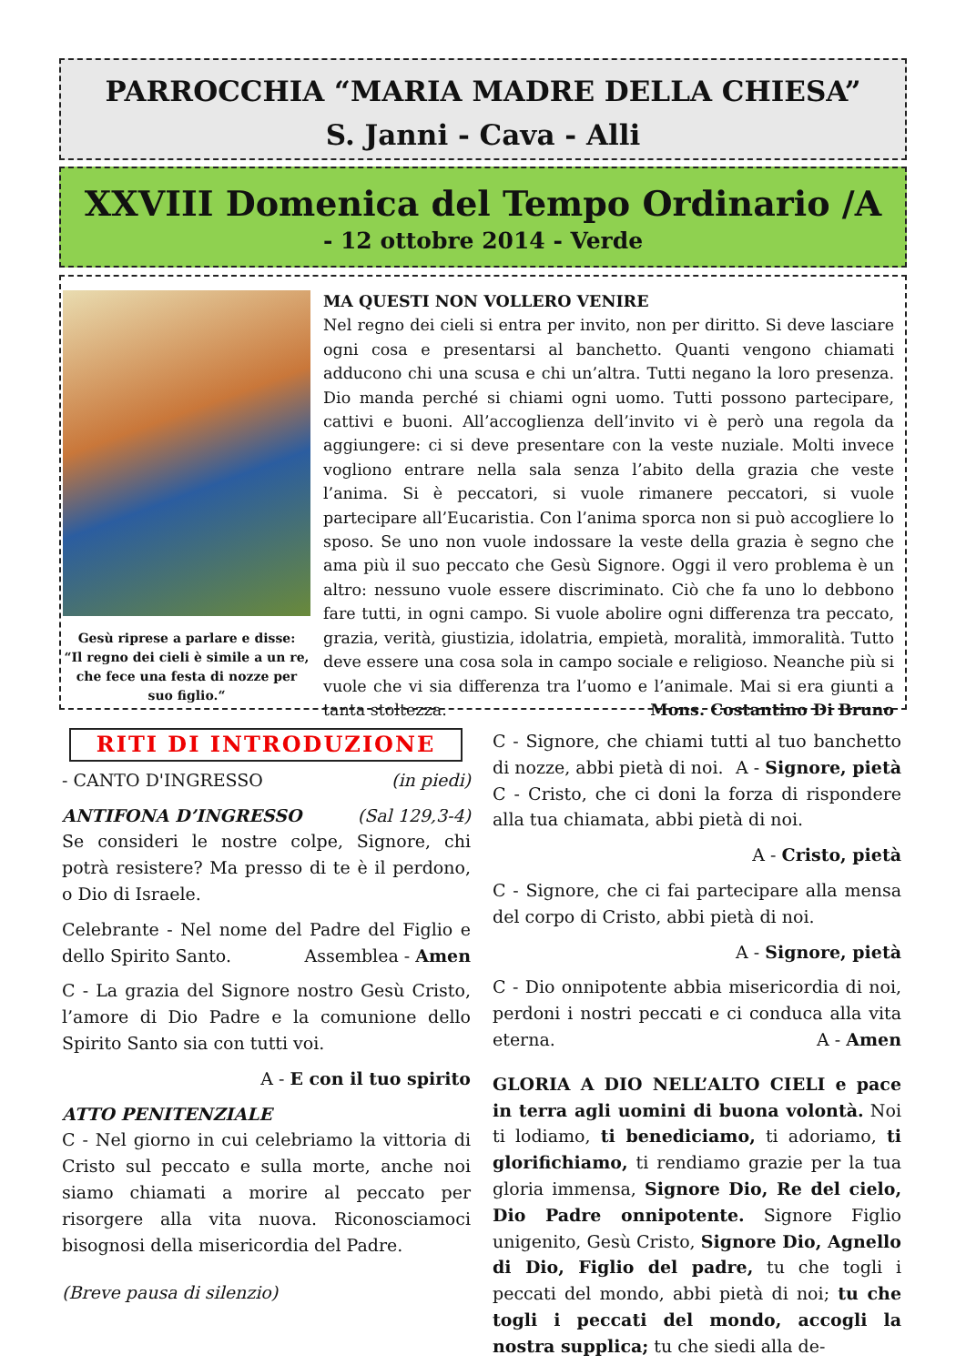PARROCCHIA “MARIA MADRE DELLA CHIESA”
S. Janni - Cava - Alli
XXVIII Domenica del Tempo Ordinario /A
- 12 ottobre 2014 - Verde
Gesù riprese a parlare e disse:
“Il regno dei cieli è simile a un re,
che fece una festa di nozze per
suo figlio.“
MA QUESTI NON VOLLERO VENIRE
Nel regno dei cieli si entra per invito, non per diritto. Si deve lasciare ogni cosa e presentarsi al banchetto. Quanti vengono chiamati adducono chi una scusa e chi un’altra. Tutti negano la loro presenza. Dio manda perché si chiami ogni uomo. Tutti possono partecipare, cattivi e buoni. All’accoglienza dell’invito vi è però una regola da aggiungere: ci si deve presentare con la veste nuziale. Molti invece vogliono entrare nella sala senza l’abito della grazia che veste l’anima. Si è peccatori, si vuole rimanere peccatori, si vuole partecipare all’Eucaristia. Con l’anima sporca non si può accogliere lo sposo. Se uno non vuole indossare la veste della grazia è segno che ama più il suo peccato che Gesù Signore. Oggi il vero problema è un altro: nessuno vuole essere discriminato. Ciò che fa uno lo debbono fare tutti, in ogni campo. Si vuole abolire ogni differenza tra peccato, grazia, verità, giustizia, idolatria, empietà, moralità, immoralità. Tutto deve essere una cosa sola in campo sociale e religioso. Neanche più si vuole che vi sia differenza tra l’uomo e l’animale. Mai si era giunti a tanta stoltezza. Mons. Costantino Di Bruno
RITI DI INTRODUZIONE
- CANTO D'INGRESSO (in piedi)
ANTIFONA D’INGRESSO (Sal 129,3-4)
Se consideri le nostre colpe, Signore, chi potrà resistere? Ma presso di te è il perdono, o Dio di Israele.
Celebrante - Nel nome del Padre del Figlio e dello Spirito Santo. Assemblea - Amen
C - La grazia del Signore nostro Gesù Cristo, l’amore di Dio Padre e la comunione dello Spirito Santo sia con tutti voi.
A - E con il tuo spirito
ATTO PENITENZIALE
C - Nel giorno in cui celebriamo la vittoria di Cristo sul peccato e sulla morte, anche noi siamo chiamati a morire al peccato per risorgere alla vita nuova. Riconosciamoci bisognosi della misericordia del Padre.
(Breve pausa di silenzio)
C - Signore, che chiami tutti al tuo banchetto di nozze, abbi pietà di noi. A - Signore, pietà
C - Cristo, che ci doni la forza di rispondere alla tua chiamata, abbi pietà di noi.
A - Cristo, pietà
C - Signore, che ci fai partecipare alla mensa del corpo di Cristo, abbi pietà di noi.
A - Signore, pietà
C - Dio onnipotente abbia misericordia di noi, perdoni i nostri peccati e ci conduca alla vita eterna. A - Amen
GLORIA A DIO NELL’ALTO CIELI e pace in terra agli uomini di buona volontà. Noi ti lodiamo, ti benediciamo, ti adoriamo, ti glorifichiamo, ti rendiamo grazie per la tua gloria immensa, Signore Dio, Re del cielo, Dio Padre onnipotente. Signore Figlio unigenito, Gesù Cristo, Signore Dio, Agnello di Dio, Figlio del padre, tu che togli i peccati del mondo, abbi pietà di noi; tu che togli i peccati del mondo, accogli la nostra supplica; tu che siedi alla de-